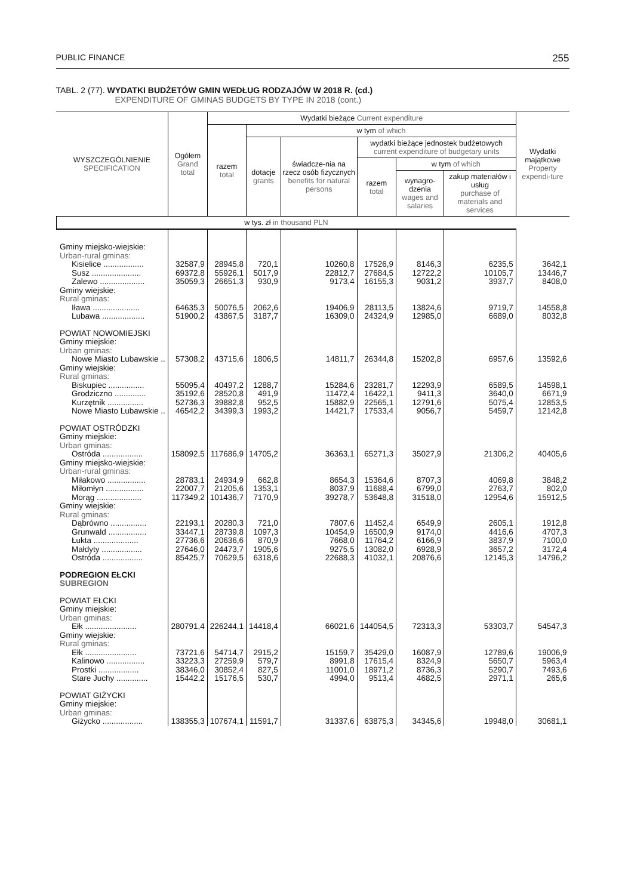PUBLIC FINANCE 255
TABL. 2 (77). WYDATKI BUDŻETÓW GMIN WEDŁUG RODZAJÓW W 2018 R. (cd.)
EXPENDITURE OF GMINAS BUDGETS BY TYPE IN 2018 (cont.)
| WYSZCZEGÓLNIENIE SPECIFICATION | Ogółem Grand total | Wydatki bieżące Current expenditure | | | | | | Wydatki majątkowe Property expendi-ture |
| --- | --- | --- | --- | --- | --- | --- | --- | --- |
| | | razem total | w tym of which | | | | | |
| | | | dotacje grants | świadcze-nia na rzecz osób fizycznych benefits for natural persons | wydatki bieżące jednostek budżetowych current expenditure of budgetary units | | | |
| | | | | | razem total | w tym of which | | |
| | | | | | | wynagro-dzenia wages and salaries | zakup materiałów i usług purchase of materials and services | |
| w tys. zł in thousand PLN | | | | | | | | |
| Gminy miejsko-wiejskie: | | | | | | | | |
| Urban-rural gminas: | | | | | | | | |
| Kisielice .................. | 32587,9 | 28945,8 | 720,1 | 10260,8 | 17526,9 | 8146,3 | 6235,5 | 3642,1 |
| Susz ...................... | 69372,8 | 55926,1 | 5017,9 | 22812,7 | 27684,5 | 12722,2 | 10105,7 | 13446,7 |
| Zalewo .................... | 35059,3 | 26651,3 | 930,9 | 9173,4 | 16155,3 | 9031,2 | 3937,7 | 8408,0 |
| Gminy wiejskie: | | | | | | | | |
| Rural gminas: | | | | | | | | |
| Iława ..................... | 64635,3 | 50076,5 | 2062,6 | 19406,9 | 28113,5 | 13824,6 | 9719,7 | 14558,8 |
| Lubawa ................... | 51900,2 | 43867,5 | 3187,7 | 16309,0 | 24324,9 | 12985,0 | 6689,0 | 8032,8 |
| POWIAT NOWOMIEJSKI | | | | | | | | |
| Gminy miejskie: | | | | | | | | |
| Urban gminas: | | | | | | | | |
| Nowe Miasto Lubawskie .. | 57308,2 | 43715,6 | 1806,5 | 14811,7 | 26344,8 | 15202,8 | 6957,6 | 13592,6 |
| Gminy wiejskie: | | | | | | | | |
| Rural gminas: | | | | | | | | |
| Biskupiec ................ | 55095,4 | 40497,2 | 1288,7 | 15284,6 | 23281,7 | 12293,9 | 6589,5 | 14598,1 |
| Grodziczno .............. | 35192,6 | 28520,8 | 491,9 | 11472,4 | 16422,1 | 9411,3 | 3640,0 | 6671,9 |
| Kurzętnik ................ | 52736,3 | 39882,8 | 952,5 | 15882,9 | 22565,1 | 12791,6 | 5075,4 | 12853,5 |
| Nowe Miasto Lubawskie .. | 46542,2 | 34399,3 | 1993,2 | 14421,7 | 17533,4 | 9056,7 | 5459,7 | 12142,8 |
| POWIAT OSTRÓDZKI | | | | | | | | |
| Gminy miejskie: | | | | | | | | |
| Urban gminas: | | | | | | | | |
| Ostróda .................. | 158092,5 | 117686,9 | 14705,2 | 36363,1 | 65271,3 | 35027,9 | 21306,2 | 40405,6 |
| Gminy miejsko-wiejskie: | | | | | | | | |
| Urban-rural gminas: | | | | | | | | |
| Miłakowo ................. | 28783,1 | 24934,9 | 662,8 | 8654,3 | 15364,6 | 8707,3 | 4069,8 | 3848,2 |
| Miłomłyn ................. | 22007,7 | 21205,6 | 1353,1 | 8037,9 | 11688,4 | 6799,0 | 2763,7 | 802,0 |
| Morąg .................... | 117349,2 | 101436,7 | 7170,9 | 39278,7 | 53648,8 | 31518,0 | 12954,6 | 15912,5 |
| Gminy wiejskie: | | | | | | | | |
| Rural gminas: | | | | | | | | |
| Dąbrówno ................ | 22193,1 | 20280,3 | 721,0 | 7807,6 | 11452,4 | 6549,9 | 2605,1 | 1912,8 |
| Grunwald ................. | 33447,1 | 28739,8 | 1097,3 | 10454,9 | 16500,9 | 9174,0 | 4416,6 | 4707,3 |
| Łukta .................... | 27736,6 | 20636,6 | 870,9 | 7668,0 | 11764,2 | 6166,9 | 3837,9 | 7100,0 |
| Małdyty .................. | 27646,0 | 24473,7 | 1905,6 | 9275,5 | 13082,0 | 6928,9 | 3657,2 | 3172,4 |
| Ostróda .................. | 85425,7 | 70629,5 | 6318,6 | 22688,3 | 41032,1 | 20876,6 | 12145,3 | 14796,2 |
| PODREGION EŁCKI | | | | | | | | |
| SUBREGION | | | | | | | | |
| POWIAT EŁCKI | | | | | | | | |
| Gminy miejskie: | | | | | | | | |
| Urban gminas: | | | | | | | | |
| Ełk ....................... | 280791,4 | 226244,1 | 14418,4 | 66021,6 | 144054,5 | 72313,3 | 53303,7 | 54547,3 |
| Gminy wiejskie: | | | | | | | | |
| Rural gminas: | | | | | | | | |
| Ełk ....................... | 73721,6 | 54714,7 | 2915,2 | 15159,7 | 35429,0 | 16087,9 | 12789,6 | 19006,9 |
| Kalinowo ................. | 33223,3 | 27259,9 | 579,7 | 8991,8 | 17615,4 | 8324,9 | 5650,7 | 5963,4 |
| Prostki .................. | 38346,0 | 30852,4 | 827,5 | 11001,0 | 18971,2 | 8736,3 | 5290,7 | 7493,6 |
| Stare Juchy .............. | 15442,2 | 15176,5 | 530,7 | 4994,0 | 9513,4 | 4682,5 | 2971,1 | 265,6 |
| POWIAT GIŻYCKI | | | | | | | | |
| Gminy miejskie: | | | | | | | | |
| Urban gminas: | | | | | | | | |
| Giżycko .................. | 138355,3 | 107674,1 | 11591,7 | 31337,6 | 63875,3 | 34345,6 | 19948,0 | 30681,1 |